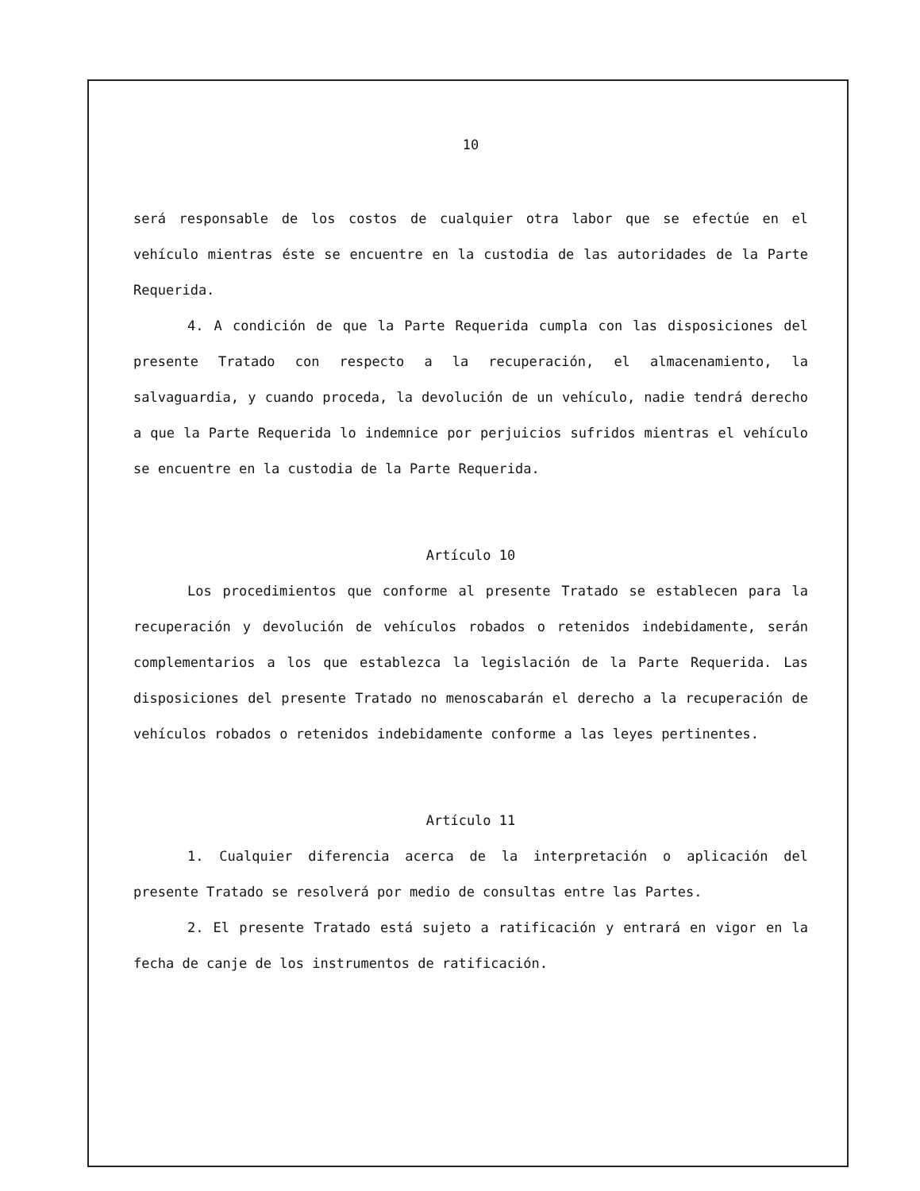10
será responsable de los costos de cualquier otra labor que se efectúe en el vehículo mientras éste se encuentre en la custodia de las autoridades de la Parte Requerida.
4. A condición de que la Parte Requerida cumpla con las disposiciones del presente Tratado con respecto a la recuperación, el almacenamiento, la salvaguardia, y cuando proceda, la devolución de un vehículo, nadie tendrá derecho a que la Parte Requerida lo indemnice por perjuicios sufridos mientras el vehículo se encuentre en la custodia de la Parte Requerida.
Artículo 10
Los procedimientos que conforme al presente Tratado se establecen para la recuperación y devolución de vehículos robados o retenidos indebidamente, serán complementarios a los que establezca la legislación de la Parte Requerida. Las disposiciones del presente Tratado no menoscabarán el derecho a la recuperación de vehículos robados o retenidos indebidamente conforme a las leyes pertinentes.
Artículo 11
1. Cualquier diferencia acerca de la interpretación o aplicación del presente Tratado se resolverá por medio de consultas entre las Partes.
2. El presente Tratado está sujeto a ratificación y entrará en vigor en la fecha de canje de los instrumentos de ratificación.